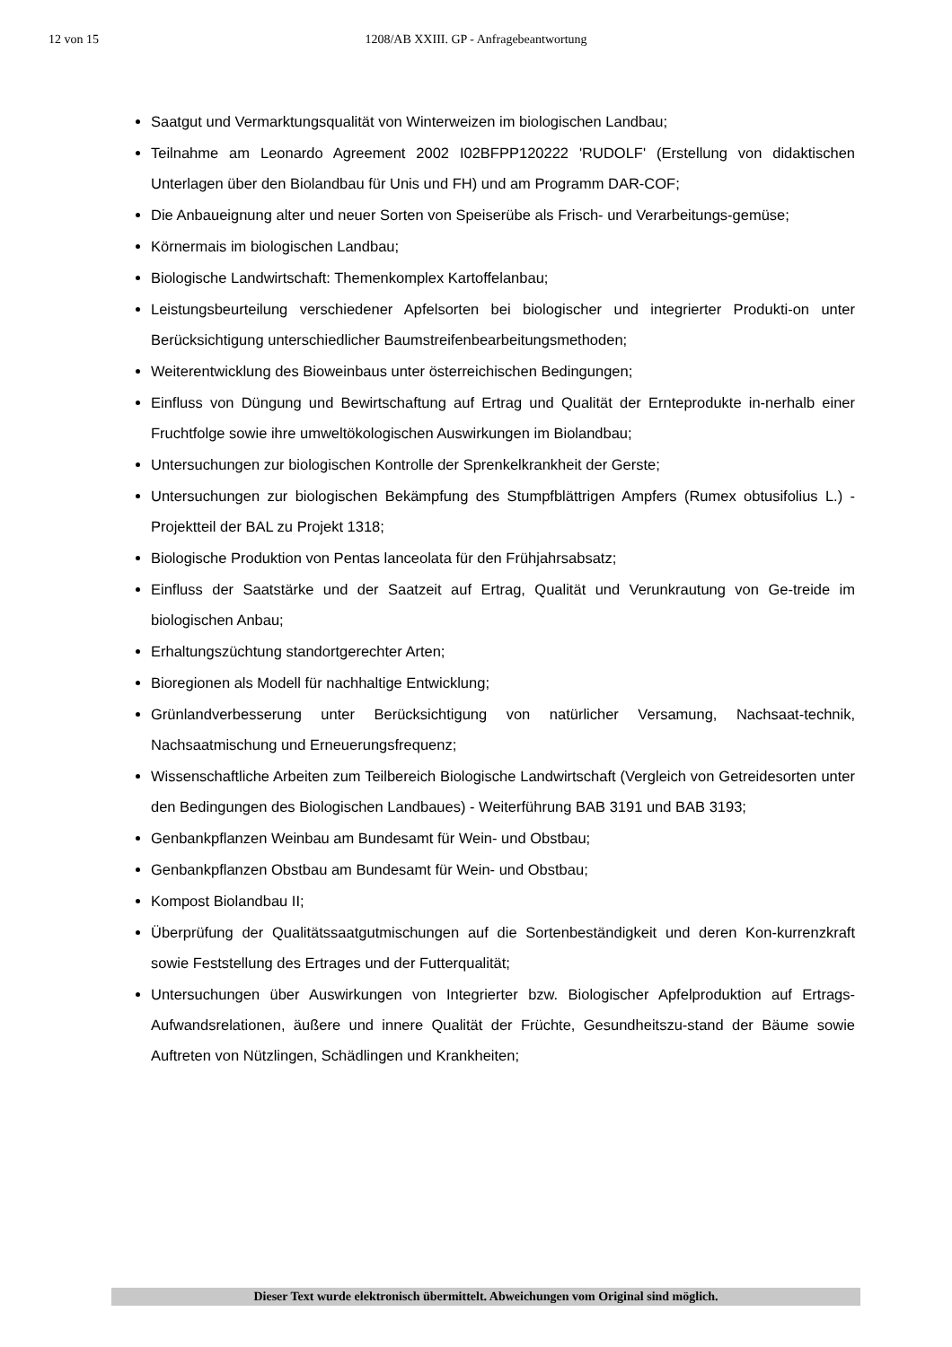12 von 15
1208/AB XXIII. GP - Anfragebeantwortung
Saatgut und Vermarktungsqualität von Winterweizen im biologischen Landbau;
Teilnahme am Leonardo Agreement 2002 I02BFPP120222 'RUDOLF' (Erstellung von didaktischen Unterlagen über den Biolandbau für Unis und FH) und am Programm DAR-COF;
Die Anbaueignung alter und neuer Sorten von Speiserübe als Frisch- und Verarbeitungs-gemüse;
Körnermais im biologischen Landbau;
Biologische Landwirtschaft: Themenkomplex Kartoffelanbau;
Leistungsbeurteilung verschiedener Apfelsorten bei biologischer und integrierter Produkti-on unter Berücksichtigung unterschiedlicher Baumstreifenbearbeitungsmethoden;
Weiterentwicklung des Bioweinbaus unter österreichischen Bedingungen;
Einfluss von Düngung und Bewirtschaftung auf Ertrag und Qualität der Ernteprodukte in-nerhalb einer Fruchtfolge sowie ihre umweltökologischen Auswirkungen im Biolandbau;
Untersuchungen zur biologischen Kontrolle der Sprenkelkrankheit der Gerste;
Untersuchungen zur biologischen Bekämpfung des Stumpfblättrigen Ampfers (Rumex obtusifolius L.) - Projektteil der BAL zu Projekt 1318;
Biologische Produktion von Pentas lanceolata für den Frühjahrsabsatz;
Einfluss der Saatstärke und der Saatzeit auf Ertrag, Qualität und Verunkrautung von Ge-treide im biologischen Anbau;
Erhaltungszüchtung standortgerechter Arten;
Bioregionen als Modell für nachhaltige Entwicklung;
Grünlandverbesserung unter Berücksichtigung von natürlicher Versamung, Nachsaat-technik, Nachsaatmischung und Erneuerungsfrequenz;
Wissenschaftliche Arbeiten zum Teilbereich Biologische Landwirtschaft (Vergleich von Getreidesorten unter den Bedingungen des Biologischen Landbaues) - Weiterführung BAB 3191 und BAB 3193;
Genbankpflanzen Weinbau am Bundesamt für Wein- und Obstbau;
Genbankpflanzen Obstbau am Bundesamt für Wein- und Obstbau;
Kompost Biolandbau II;
Überprüfung der Qualitätssaatgutmischungen auf die Sortenbeständigkeit und deren Kon-kurrenzkraft sowie Feststellung des Ertrages und der Futterqualität;
Untersuchungen über Auswirkungen von Integrierter bzw. Biologischer Apfelproduktion auf Ertrags-Aufwandsrelationen, äußere und innere Qualität der Früchte, Gesundheitszu-stand der Bäume sowie Auftreten von Nützlingen, Schädlingen und Krankheiten;
Dieser Text wurde elektronisch übermittelt. Abweichungen vom Original sind möglich.